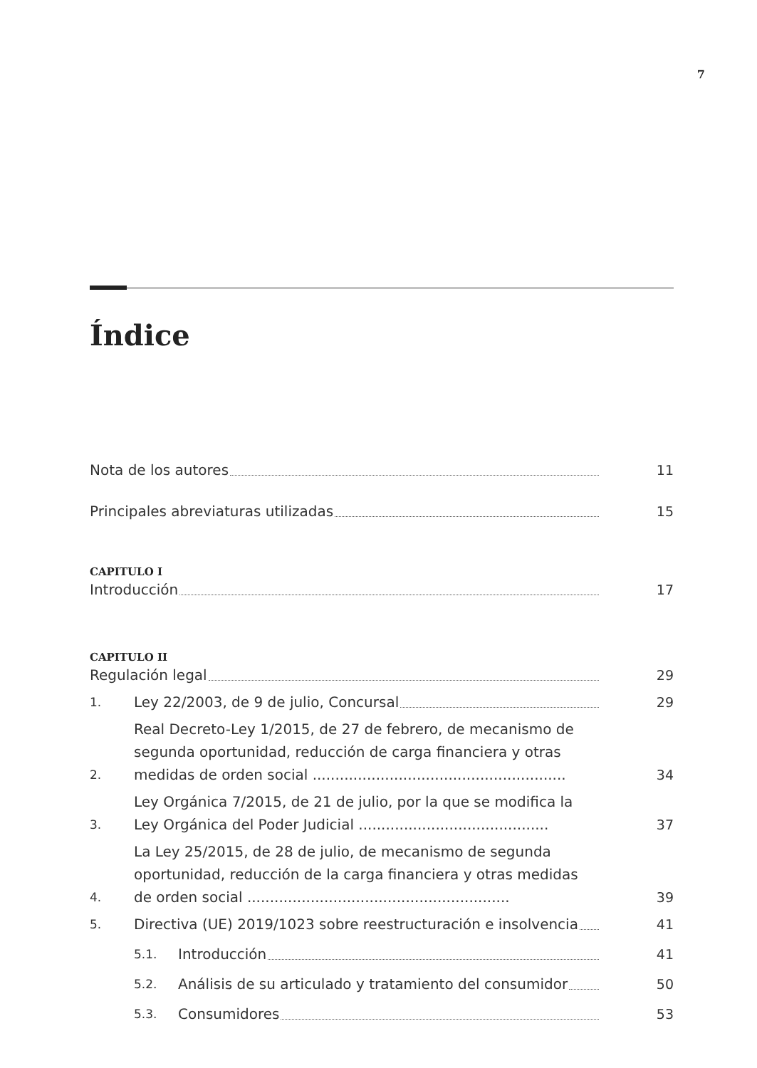7
Índice
Nota de los autores
11
Principales abreviaturas utilizadas
15
CAPITULO I
Introducción
17
CAPITULO II
Regulación legal
29
1.
Ley 22/2003, de 9 de julio, Concursal
29
2.
Real Decreto-Ley 1/2015, de 27 de febrero, de mecanismo de segunda oportunidad, reducción de carga financiera y otras medidas de orden social ........................................................
34
3.
Ley Orgánica 7/2015, de 21 de julio, por la que se modifica la Ley Orgánica del Poder Judicial ..........................................
37
4.
La Ley 25/2015, de 28 de julio, de mecanismo de segunda oportunidad, reducción de la carga financiera y otras medidas de orden social ..........................................................
39
5.
Directiva (UE) 2019/1023 sobre reestructuración e insolvencia
41
5.1.
Introducción
41
5.2.
Análisis de su articulado y tratamiento del consumidor
50
5.3.
Consumidores
53